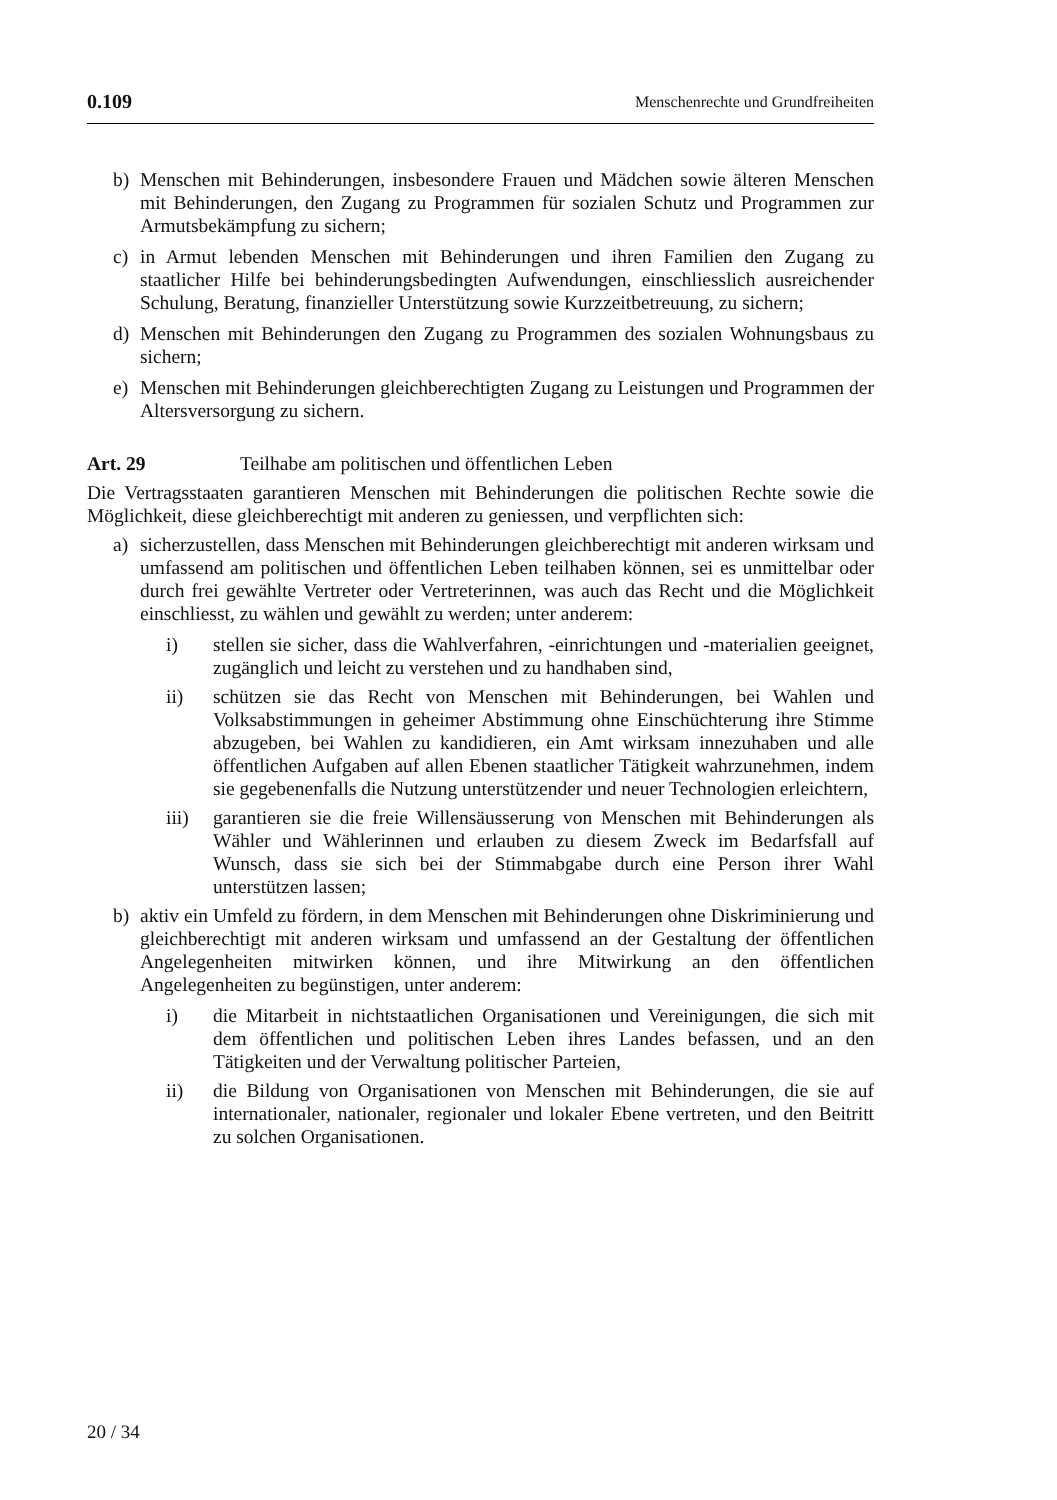0.109 Menschenrechte und Grundfreiheiten
b) Menschen mit Behinderungen, insbesondere Frauen und Mädchen sowie älteren Menschen mit Behinderungen, den Zugang zu Programmen für sozialen Schutz und Programmen zur Armutsbekämpfung zu sichern;
c) in Armut lebenden Menschen mit Behinderungen und ihren Familien den Zugang zu staatlicher Hilfe bei behinderungsbedingten Aufwendungen, einschliesslich ausreichender Schulung, Beratung, finanzieller Unterstützung sowie Kurzzeitbetreuung, zu sichern;
d) Menschen mit Behinderungen den Zugang zu Programmen des sozialen Wohnungsbaus zu sichern;
e) Menschen mit Behinderungen gleichberechtigten Zugang zu Leistungen und Programmen der Altersversorgung zu sichern.
Art. 29 Teilhabe am politischen und öffentlichen Leben
Die Vertragsstaaten garantieren Menschen mit Behinderungen die politischen Rechte sowie die Möglichkeit, diese gleichberechtigt mit anderen zu geniessen, und verpflichten sich:
a) sicherzustellen, dass Menschen mit Behinderungen gleichberechtigt mit anderen wirksam und umfassend am politischen und öffentlichen Leben teilhaben können, sei es unmittelbar oder durch frei gewählte Vertreter oder Vertreterinnen, was auch das Recht und die Möglichkeit einschliesst, zu wählen und gewählt zu werden; unter anderem:
i) stellen sie sicher, dass die Wahlverfahren, -einrichtungen und -materialien geeignet, zugänglich und leicht zu verstehen und zu handhaben sind,
ii) schützen sie das Recht von Menschen mit Behinderungen, bei Wahlen und Volksabstimmungen in geheimer Abstimmung ohne Einschüchterung ihre Stimme abzugeben, bei Wahlen zu kandidieren, ein Amt wirksam innezuhaben und alle öffentlichen Aufgaben auf allen Ebenen staatlicher Tätigkeit wahrzunehmen, indem sie gegebenenfalls die Nutzung unterstützender und neuer Technologien erleichtern,
iii) garantieren sie die freie Willensäusserung von Menschen mit Behinderungen als Wähler und Wählerinnen und erlauben zu diesem Zweck im Bedarfsfall auf Wunsch, dass sie sich bei der Stimmabgabe durch eine Person ihrer Wahl unterstützen lassen;
b) aktiv ein Umfeld zu fördern, in dem Menschen mit Behinderungen ohne Diskriminierung und gleichberechtigt mit anderen wirksam und umfassend an der Gestaltung der öffentlichen Angelegenheiten mitwirken können, und ihre Mitwirkung an den öffentlichen Angelegenheiten zu begünstigen, unter anderem:
i) die Mitarbeit in nichtstaatlichen Organisationen und Vereinigungen, die sich mit dem öffentlichen und politischen Leben ihres Landes befassen, und an den Tätigkeiten und der Verwaltung politischer Parteien,
ii) die Bildung von Organisationen von Menschen mit Behinderungen, die sie auf internationaler, nationaler, regionaler und lokaler Ebene vertreten, und den Beitritt zu solchen Organisationen.
20 / 34